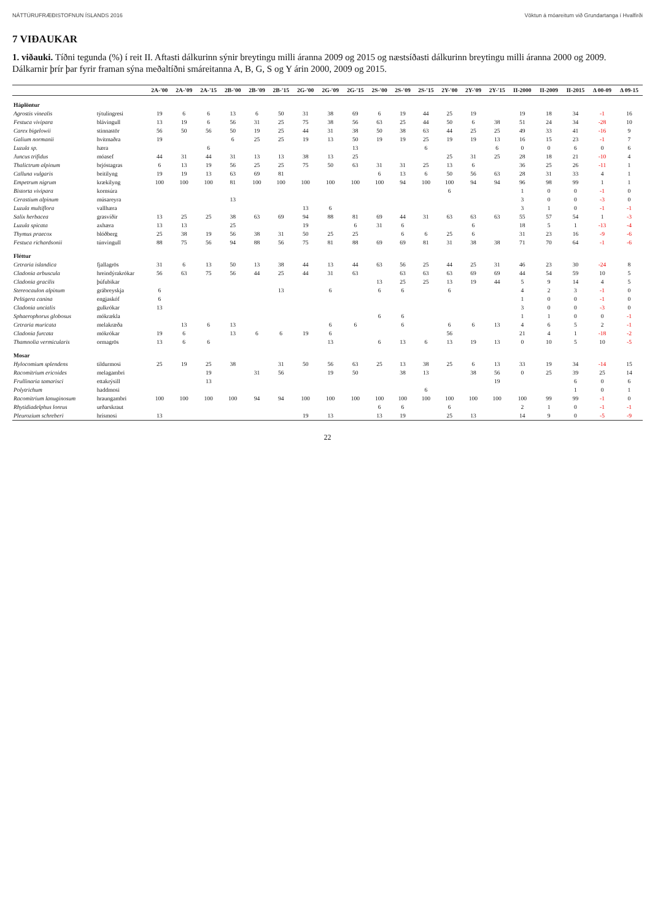NÁTTÚRUFRÆÐISTOFNUN ÍSLANDS 2016 Vöktun á móareitum við Grundartanga í Hvalfirði
7 VIÐAUKAR
1. viðauki. Tíðni tegunda (%) í reit II. Aftasti dálkurinn sýnir breytingu milli áranna 2009 og 2015 og næstsíðasti dálkurinn breytingu milli áranna 2000 og 2009. Dálkarnir þrír þar fyrir framan sýna meðaltíðni smáreitanna A, B, G, S og Y árin 2000, 2009 og 2015.
| | | 2A-'00 | 2A-'09 | 2A-'15 | 2B-'00 | 2B-'09 | 2B-'15 | 2G-'00 | 2G-'09 | 2G-'15 | 2S-'00 | 2S-'09 | 2S-'15 | 2Y-'00 | 2Y-'09 | 2Y-'15 | II-2000 | II-2009 | II-2015 | Δ 00-09 | Δ 09-15 |
| --- | --- | --- | --- | --- | --- | --- | --- | --- | --- | --- | --- | --- | --- | --- | --- | --- | --- | --- | --- | --- | --- |
| Háplöntur | | | | | | | | | | | | | | | | | | | | | |
| Agrostis vinealis | týtulíngresi | 19 | 6 | 6 | 13 | 6 | 50 | 31 | 38 | 69 | 6 | 19 | 44 | 25 | 19 | | 19 | 18 | 34 | -1 | 16 |
| Festuca vivipara | blávingull | 13 | 19 | 6 | 56 | 31 | 25 | 75 | 38 | 56 | 63 | 25 | 44 | 50 | 6 | 38 | 51 | 24 | 34 | -28 | 10 |
| Carex bigelowii | stinnastör | 56 | 50 | 56 | 50 | 19 | 25 | 44 | 31 | 38 | 50 | 38 | 63 | 44 | 25 | 25 | 49 | 33 | 41 | -16 | 9 |
| Galium normanii | hvítmaðra | 19 | | | 6 | 25 | 25 | 19 | 13 | 50 | 19 | 19 | 25 | 19 | 19 | 13 | 16 | 15 | 23 | -1 | 7 |
| Luzula sp. | hæra | | | 6 | | | | | | 13 | | | 6 | | | 6 | 0 | 0 | 6 | 0 | 6 |
| Juncus trifidus | móasef | 44 | 31 | 44 | 31 | 13 | 13 | 38 | 13 | 25 | | | | 25 | 31 | 25 | 28 | 18 | 21 | -10 | 4 |
| Thalictrum alpinum | brjóstagras | 6 | 13 | 19 | 56 | 25 | 25 | 75 | 50 | 63 | 31 | 31 | 25 | 13 | 6 | | 36 | 25 | 26 | -11 | 1 |
| Calluna vulgaris | beitilyng | 19 | 19 | 13 | 63 | 69 | 81 | | | | 6 | 13 | 6 | 50 | 56 | 63 | 28 | 31 | 33 | 4 | 1 |
| Empetrum nigrum | krækilyng | 100 | 100 | 100 | 81 | 100 | 100 | 100 | 100 | 100 | 100 | 94 | 100 | 100 | 94 | 94 | 96 | 98 | 99 | 1 | 1 |
| Bistorta vivipara | kornsúra | | | | | | | | | | | | | 6 | | | 1 | 0 | 0 | -1 | 0 |
| Cerastium alpinum | músareyra | | | | 13 | | | | | | | | | | | | 3 | 0 | 0 | -3 | 0 |
| Luzula multiflora | vallhæra | | | | | | | 13 | 6 | | | | | | | | 3 | 1 | 0 | -1 | -1 |
| Salix herbacea | grasvíðir | 13 | 25 | 25 | 38 | 63 | 69 | 94 | 88 | 81 | 69 | 44 | 31 | 63 | 63 | 63 | 55 | 57 | 54 | 1 | -3 |
| Luzula spicata | axhæra | 13 | 13 | | 25 | | | 19 | | 6 | 31 | 6 | | | 6 | | 18 | 5 | 1 | -13 | -4 |
| Thymus praecox | blóðberg | 25 | 38 | 19 | 56 | 38 | 31 | 50 | 25 | 25 | | 6 | 6 | 25 | 6 | | 31 | 23 | 16 | -9 | -6 |
| Festuca richardsonii | túnvingull | 88 | 75 | 56 | 94 | 88 | 56 | 75 | 81 | 88 | 69 | 69 | 81 | 31 | 38 | 38 | 71 | 70 | 64 | -1 | -6 |
| Fléttur | | | | | | | | | | | | | | | | | | | | | |
| Cetraria islandica | fjallagrös | 31 | 6 | 13 | 50 | 13 | 38 | 44 | 13 | 44 | 63 | 56 | 25 | 44 | 25 | 31 | 46 | 23 | 30 | -24 | 8 |
| Cladonia arbuscula | hreindýrakrókar | 56 | 63 | 75 | 56 | 44 | 25 | 44 | 31 | 63 | | 63 | 63 | 63 | 69 | 69 | 44 | 54 | 59 | 10 | 5 |
| Cladonia gracilis | þúfubikar | | | | | | | | | | 13 | 25 | 25 | 13 | 19 | 44 | 5 | 9 | 14 | 4 | 5 |
| Stereocaulon alpinum | grábreyskja | 6 | | | | | 13 | | 6 | | 6 | 6 | | 6 | | | 4 | 2 | 3 | -1 | 0 |
| Peltigera canina | engjaskóf | 6 | | | | | | | | | | | | | | | 1 | 0 | 0 | -1 | 0 |
| Cladonia uncialis | gulkrókar | 13 | | | | | | | | | | | | | | | 3 | 0 | 0 | -3 | 0 |
| Sphaerophorus globosus | mókrækla | | | | | | | | | | 6 | 6 | | | | | 1 | 1 | 0 | 0 | -1 |
| Cetraria muricata | melakræða | | 13 | 6 | 13 | | | | 6 | 6 | | 6 | | 6 | 6 | 13 | 4 | 6 | 5 | 2 | -1 |
| Cladonia furcata | mókrókar | 19 | 6 | | 13 | 6 | 6 | 19 | 6 | | | | | 56 | | | 21 | 4 | 1 | -18 | -2 |
| Thamnolia vermicularis | ormagrös | 13 | 6 | 6 | | | | | 13 | | 6 | 13 | 6 | 13 | 19 | 13 | 0 | 10 | 5 | 10 | -5 |
| Mosar | | | | | | | | | | | | | | | | | | | | | |
| Hylocomium splendens | tildurmosi | 25 | 19 | 25 | 38 | | 31 | 50 | 56 | 63 | 25 | 13 | 38 | 25 | 6 | 13 | 33 | 19 | 34 | -14 | 15 |
| Racomitrium ericoides | melagambri | | | 19 | | 31 | 56 | | 19 | 50 | | 38 | 13 | | 38 | 56 | 0 | 25 | 39 | 25 | 14 |
| Frullinaria tamarisci | ettakrýsill | | | 13 | | | | | | | | | | | | 19 | | | 6 | 0 | 6 |
| Polytrichum | haddmosi | | | | | | | | | | | | 6 | | | | | | 1 | 0 | 1 |
| Racomitrium lanuginosum | hraungambri | 100 | 100 | 100 | 100 | 94 | 94 | 100 | 100 | 100 | 100 | 100 | 100 | 100 | 100 | 100 | 100 | 99 | 99 | -1 | 0 |
| Rhytidiadelphus loreus | urðarskraut | | | | | | | | | | 6 | 6 | | 6 | | | 2 | 1 | 0 | -1 | -1 |
| Pleurozium schreberi | hrísmosi | 13 | | | | | | 19 | 13 | | 13 | 19 | | 25 | 13 | | 14 | 9 | 0 | -5 | -9 |
22